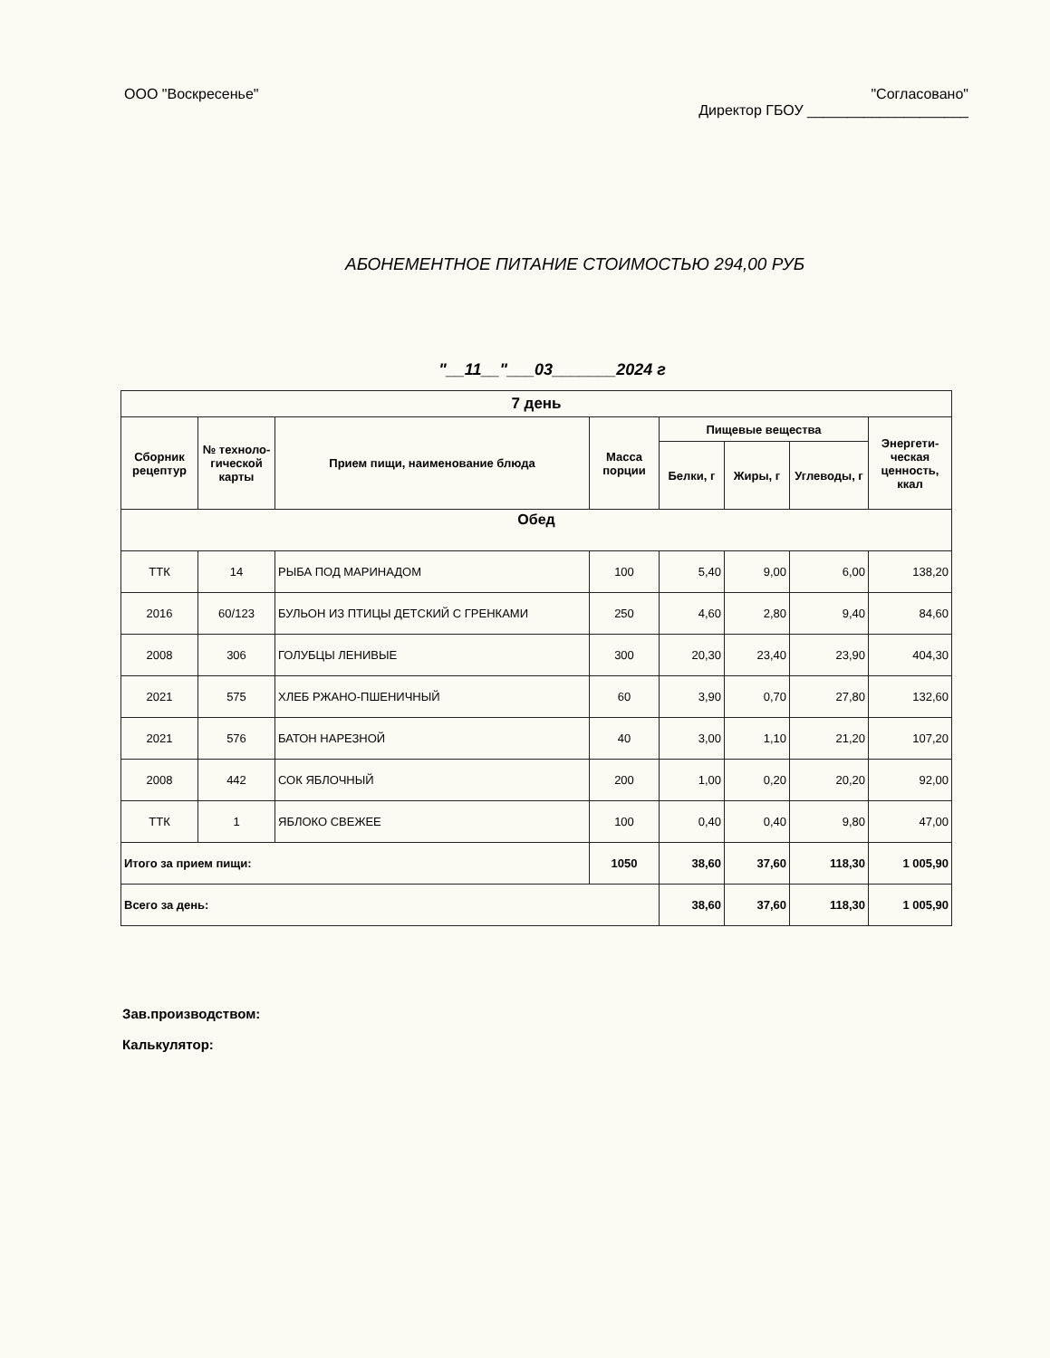ООО "Воскресенье" "Согласовано"
Директор ГБОУ ____________________
АБОНЕМЕНТНОЕ ПИТАНИЕ СТОИМОСТЬЮ 294,00 РУБ
"__11__"___03_______2024 г
| 7 день | | | | | | | |
| --- | --- | --- | --- | --- | --- | --- | --- |
| Сборник рецептур | № техноло-гической карты | Прием пищи, наименование блюда | Масса порции | Пищевые вещества | | | Энергети-ческая ценность, ккал |
| | | | | Белки, г | Жиры, г | Углеводы, г | |
| Обед | | | | | | | |
| ТТК | 14 | РЫБА ПОД МАРИНАДОМ | 100 | 5,40 | 9,00 | 6,00 | 138,20 |
| 2016 | 60/123 | БУЛЬОН ИЗ ПТИЦЫ ДЕТСКИЙ С ГРЕНКАМИ | 250 | 4,60 | 2,80 | 9,40 | 84,60 |
| 2008 | 306 | ГОЛУБЦЫ ЛЕНИВЫЕ | 300 | 20,30 | 23,40 | 23,90 | 404,30 |
| 2021 | 575 | ХЛЕБ РЖАНО-ПШЕНИЧНЫЙ | 60 | 3,90 | 0,70 | 27,80 | 132,60 |
| 2021 | 576 | БАТОН НАРЕЗНОЙ | 40 | 3,00 | 1,10 | 21,20 | 107,20 |
| 2008 | 442 | СОК ЯБЛОЧНЫЙ | 200 | 1,00 | 0,20 | 20,20 | 92,00 |
| ТТК | 1 | ЯБЛОКО СВЕЖЕЕ | 100 | 0,40 | 0,40 | 9,80 | 47,00 |
| Итого за прием пищи: | | | 1050 | 38,60 | 37,60 | 118,30 | 1 005,90 |
| Всего за день: | | | | 38,60 | 37,60 | 118,30 | 1 005,90 |
Зав.производством:
Калькулятор: